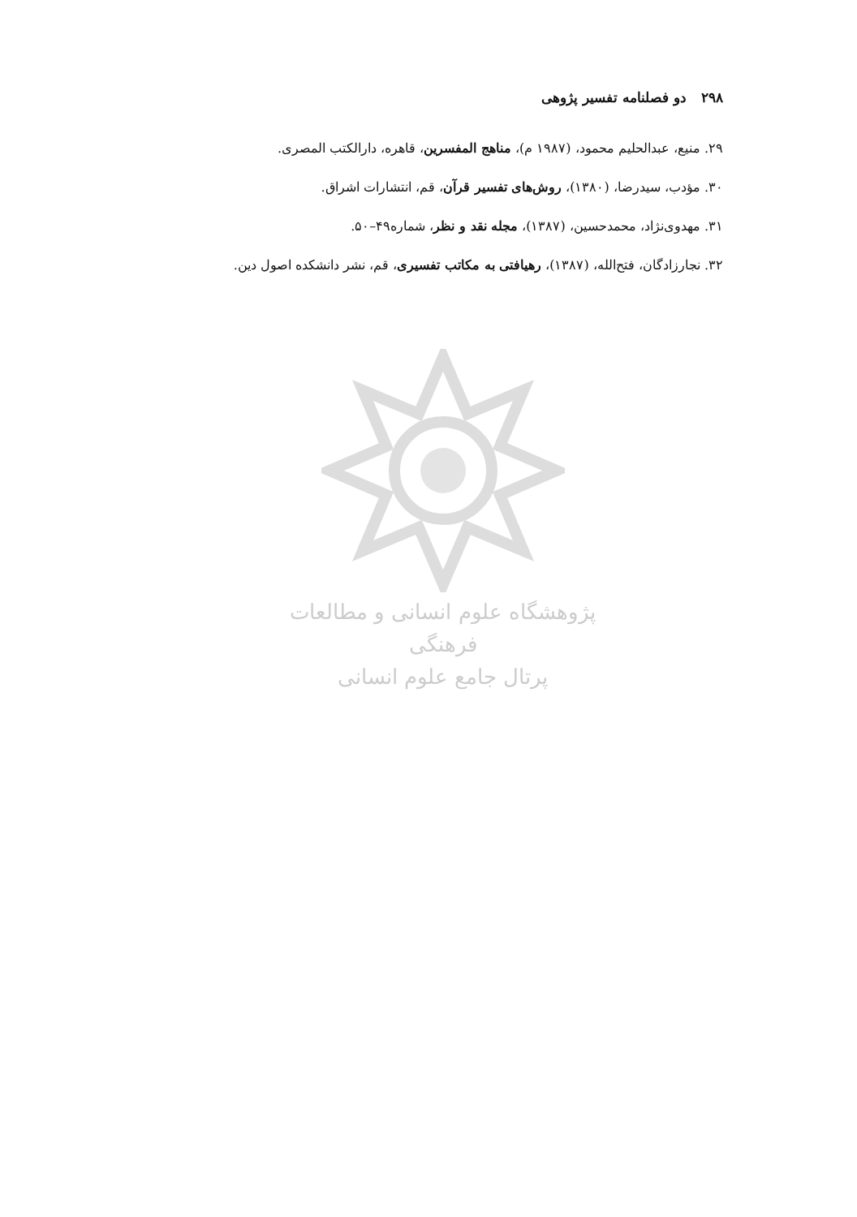۲۹۸دو فصلنامه تفسیر پژوهی
۲۹. منیع، عبدالحلیم محمود، (۱۹۸۷ م)، مناهج المفسرین، قاهره، دارالکتب المصری.
۳۰. مؤدب، سیدرضا، (۱۳۸۰)، روش‌های تفسیر قرآن، قم، انتشارات اشراق.
۳۱. مهدوی‌نژاد، محمدحسین، (۱۳۸۷)، مجله نقد و نظر، شماره۴۹–۵۰.
۳۲. نجارزادگان، فتح‌الله، (۱۳۸۷)، رهیافتی به مکاتب تفسیری، قم، نشر دانشکده اصول دین.
پژوهشگاه علوم انسانی و مطالعات فرهنگی
پرتال جامع علوم انسانی